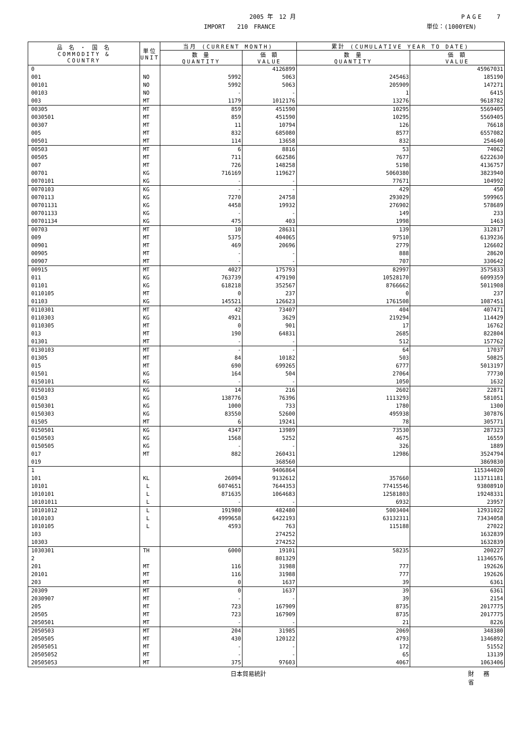2005 年　12 月 PAGE　 7
IMPORT　　210　FRANCE 単位：(1000YEN)
| 品 名 ・ 国 名 COMMODITY & COUNTRY | 単位 UNIT | 当月 (CURRENT MONTH) | | 累計 (CUMULATIVE YEAR TO DATE) | |
| --- | --- | --- | --- | --- | --- |
| | | 数 量 QUANTITY | 価 額 VALUE | 数 量 QUANTITY | 価 額 VALUE |
| 0 | | | 4126899 | | 45967031 |
| 001 | NO | 5992 | 5063 | 245463 | 185190 |
| 00101 | NO | 5992 | 5063 | 205909 | 147271 |
| 00103 | NO | - | - | 1 | 6415 |
| 003 | MT | 1179 | 1012176 | 13276 | 9618782 |
| 00305 | MT | 859 | 451590 | 10295 | 5569405 |
| 0030501 | MT | 859 | 451590 | 10295 | 5569405 |
| 00307 | MT | 11 | 10794 | 126 | 76618 |
| 005 | MT | 832 | 685080 | 8577 | 6557082 |
| 00501 | MT | 114 | 13658 | 832 | 254640 |
| 00503 | MT | 6 | 8816 | 53 | 74062 |
| 00505 | MT | 711 | 662586 | 7677 | 6222630 |
| 007 | MT | 726 | 148258 | 5198 | 4136757 |
| 00701 | KG | 716169 | 119627 | 5060380 | 3823940 |
| 0070101 | KG | - | - | 77671 | 104992 |
| 0070103 | KG | - | - | 429 | 450 |
| 0070113 | KG | 7270 | 24758 | 293029 | 599965 |
| 00701131 | KG | 4458 | 19932 | 276902 | 578689 |
| 00701133 | KG | - | - | 149 | 233 |
| 00701134 | KG | 475 | 403 | 1998 | 1463 |
| 00703 | MT | 10 | 28631 | 139 | 312817 |
| 009 | MT | 5375 | 404065 | 97510 | 6139236 |
| 00901 | MT | 469 | 20696 | 2779 | 126602 |
| 00905 | MT | - | - | 888 | 28620 |
| 00907 | MT | - | - | 707 | 330642 |
| 00915 | MT | 4027 | 175793 | 82997 | 3575833 |
| 011 | KG | 763739 | 479190 | 10528170 | 6099359 |
| 01101 | KG | 618218 | 352567 | 8766662 | 5011908 |
| 0110105 | MT | 0 | 237 | 0 | 237 |
| 01103 | KG | 145521 | 126623 | 1761508 | 1087451 |
| 0110301 | MT | 42 | 73407 | 404 | 407471 |
| 0110303 | KG | 4921 | 3629 | 219294 | 114429 |
| 0110305 | MT | 0 | 901 | 17 | 16762 |
| 013 | MT | 190 | 64831 | 2685 | 822804 |
| 01301 | MT | - | - | 512 | 157762 |
| 0130103 | MT | - | - | 64 | 17037 |
| 01305 | MT | 84 | 10182 | 503 | 50825 |
| 015 | MT | 690 | 699265 | 6777 | 5013197 |
| 01501 | KG | 164 | 504 | 27064 | 77730 |
| 0150101 | KG | - | - | 1050 | 1632 |
| 0150103 | KG | 14 | 216 | 2602 | 22871 |
| 01503 | KG | 138776 | 76396 | 1113293 | 581051 |
| 0150301 | KG | 1000 | 733 | 1780 | 1300 |
| 0150303 | KG | 83550 | 52600 | 495938 | 307876 |
| 01505 | MT | 6 | 19241 | 78 | 305771 |
| 0150501 | KG | 4347 | 13989 | 73530 | 287323 |
| 0150503 | KG | 1568 | 5252 | 4675 | 16559 |
| 0150505 | KG | - | - | 326 | 1889 |
| 017 | MT | 882 | 260431 | 12986 | 3524794 |
| 019 | | | 368560 | | 3869830 |
| 1 | | | 9406864 | | 115344020 |
| 101 | KL | 26094 | 9132612 | 357660 | 113711181 |
| 10101 | L | 6074651 | 7644353 | 77415546 | 93808910 |
| 1010101 | L | 871635 | 1064683 | 12581803 | 19248331 |
| 10101011 | L | - | - | 6932 | 23957 |
| 10101012 | L | 191980 | 482480 | 5003404 | 12931022 |
| 1010103 | L | 4999658 | 6422193 | 63132311 | 73434058 |
| 1010105 | L | 4593 | 763 | 115188 | 27022 |
| 103 | | | 274252 | | 1632839 |
| 10303 | | | 274252 | | 1632839 |
| 1030301 | TH | 6000 | 19101 | 58235 | 200227 |
| 2 | | | 801329 | | 11346576 |
| 201 | MT | 116 | 31988 | 777 | 192626 |
| 20101 | MT | 116 | 31988 | 777 | 192626 |
| 203 | MT | 0 | 1637 | 39 | 6361 |
| 20309 | MT | 0 | 1637 | 39 | 6361 |
| 2030907 | MT | - | - | 39 | 2154 |
| 205 | MT | 723 | 167909 | 8735 | 2017775 |
| 20505 | MT | 723 | 167909 | 8735 | 2017775 |
| 2050501 | MT | - | - | 21 | 8226 |
| 2050503 | MT | 204 | 31985 | 2069 | 348380 |
| 2050505 | MT | 430 | 120122 | 4793 | 1346892 |
| 20505051 | MT | - | - | 172 | 51552 |
| 20505052 | MT | - | - | 65 | 13139 |
| 20505053 | MT | 375 | 97603 | 4067 | 1063406 |
日本貿易統計 財 務 省